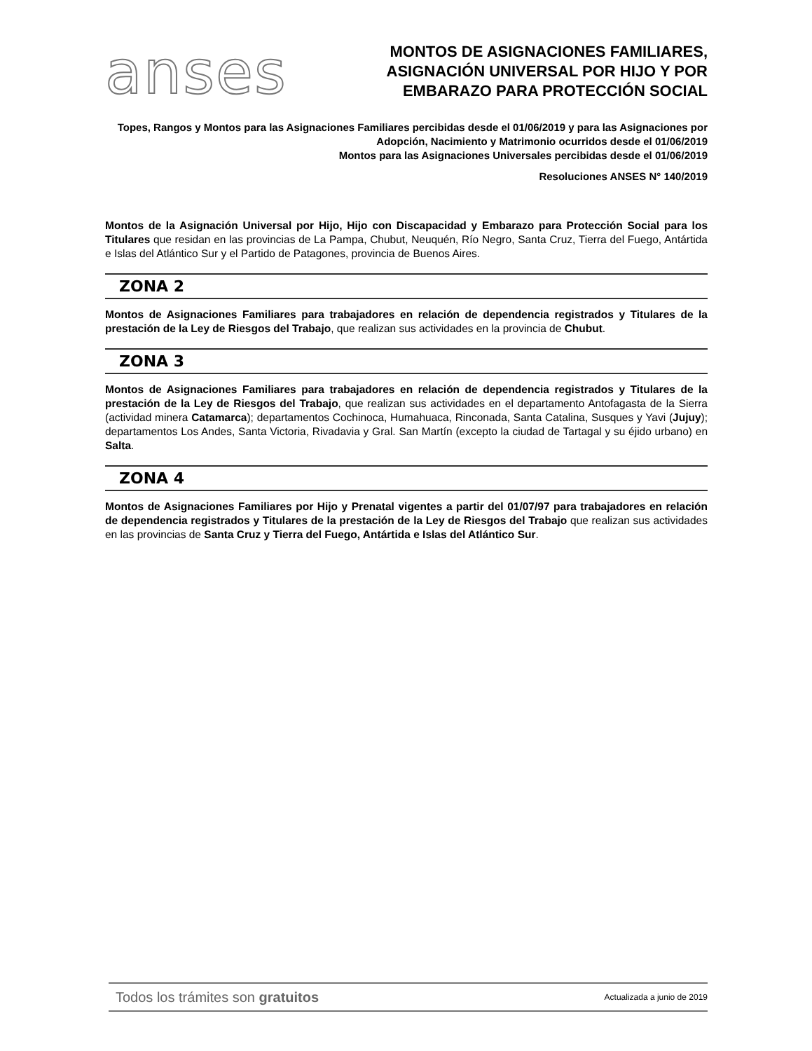anses
MONTOS DE ASIGNACIONES FAMILIARES,
ASIGNACIÓN UNIVERSAL POR HIJO Y POR
EMBARAZO PARA PROTECCIÓN SOCIAL
Topes, Rangos y Montos para las Asignaciones Familiares percibidas desde el 01/06/2019 y para las Asignaciones por Adopción, Nacimiento y Matrimonio ocurridos desde el 01/06/2019
Montos para las Asignaciones Universales percibidas desde el 01/06/2019
Resoluciones ANSES N° 140/2019
Montos de la Asignación Universal por Hijo, Hijo con Discapacidad y Embarazo para Protección Social para los Titulares que residan en las provincias de La Pampa, Chubut, Neuquén, Río Negro, Santa Cruz, Tierra del Fuego, Antártida e Islas del Atlántico Sur y el Partido de Patagones, provincia de Buenos Aires.
ZONA 2
Montos de Asignaciones Familiares para trabajadores en relación de dependencia registrados y Titulares de la prestación de la Ley de Riesgos del Trabajo, que realizan sus actividades en la provincia de Chubut.
ZONA 3
Montos de Asignaciones Familiares para trabajadores en relación de dependencia registrados y Titulares de la prestación de la Ley de Riesgos del Trabajo, que realizan sus actividades en el departamento Antofagasta de la Sierra (actividad minera Catamarca); departamentos Cochinoca, Humahuaca, Rinconada, Santa Catalina, Susques y Yavi (Jujuy); departamentos Los Andes, Santa Victoria, Rivadavia y Gral. San Martín (excepto la ciudad de Tartagal y su éjido urbano) en Salta.
ZONA 4
Montos de Asignaciones Familiares por Hijo y Prenatal vigentes a partir del 01/07/97 para trabajadores en relación de dependencia registrados y Titulares de la prestación de la Ley de Riesgos del Trabajo que realizan sus actividades en las provincias de Santa Cruz y Tierra del Fuego, Antártida e Islas del Atlántico Sur.
Todos los trámites son gratuitos Actualizada a junio de 2019